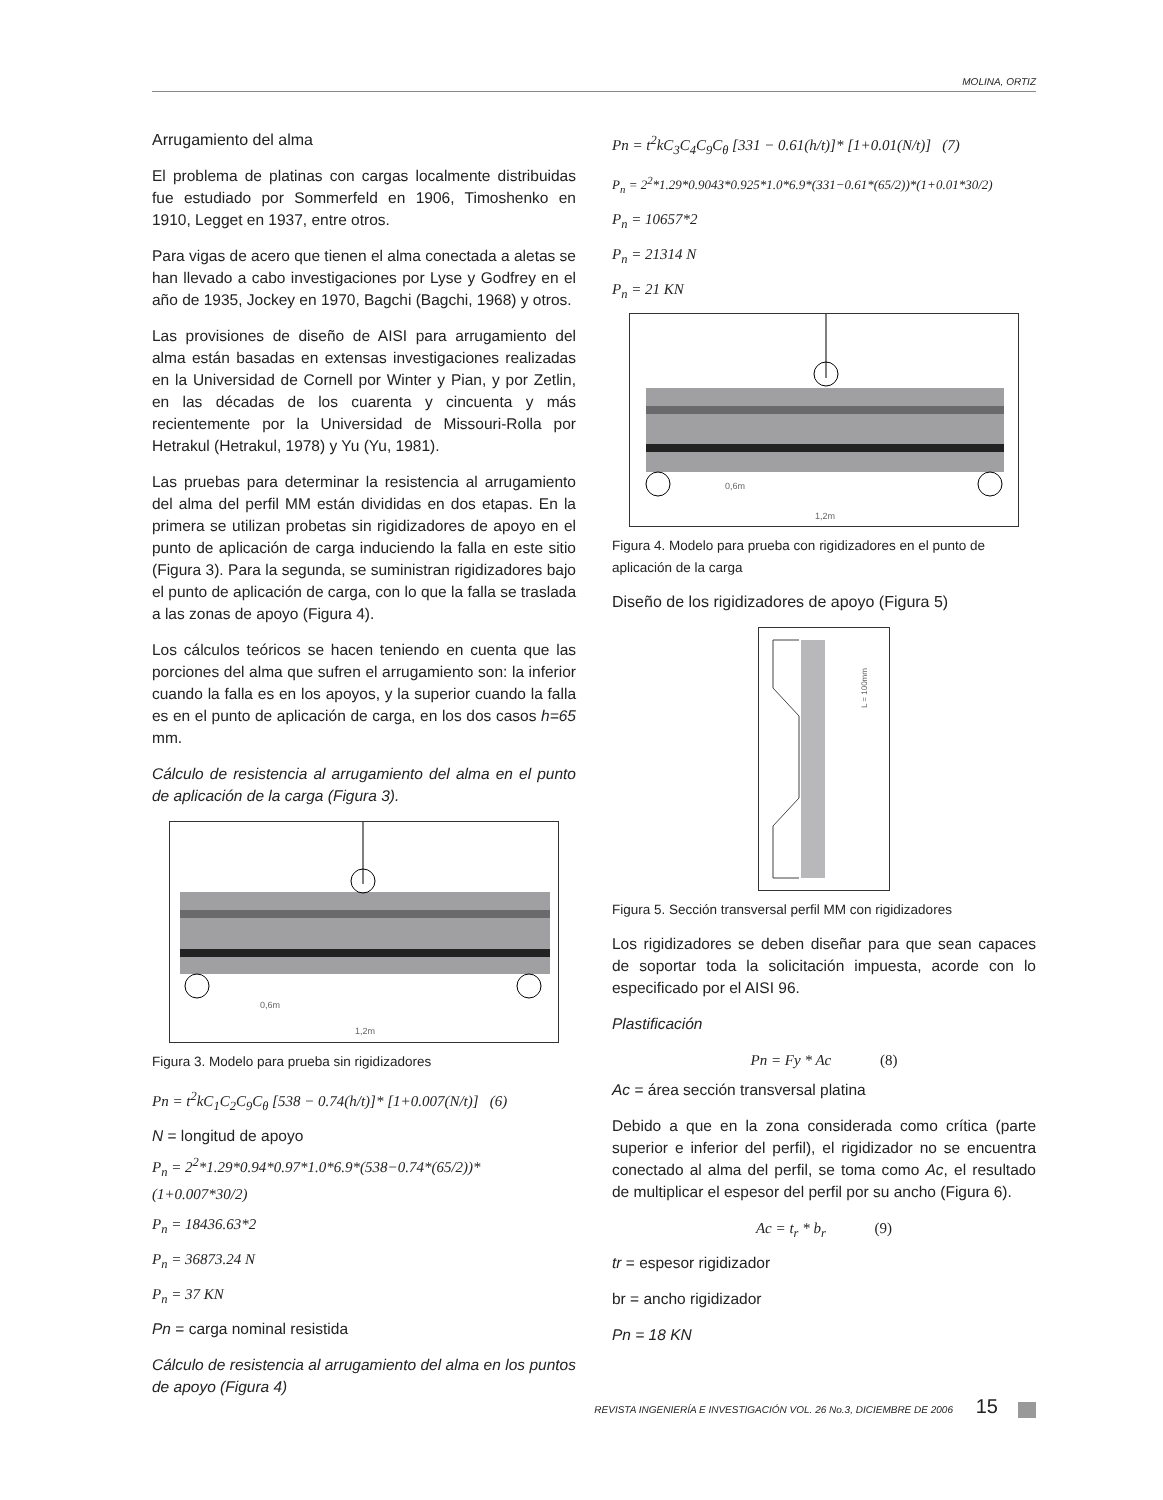MOLINA, ORTIZ
Arrugamiento del alma
El problema de platinas con cargas localmente distribuidas fue estudiado por Sommerfeld en 1906, Timoshenko en 1910, Legget en 1937, entre otros.
Para vigas de acero que tienen el alma conectada a aletas se han llevado a cabo investigaciones por Lyse y Godfrey en el año de 1935, Jockey en 1970, Bagchi (Bagchi, 1968) y otros.
Las provisiones de diseño de AISI para arrugamiento del alma están basadas en extensas investigaciones realizadas en la Universidad de Cornell por Winter y Pian, y por Zetlin, en las décadas de los cuarenta y cincuenta y más recientemente por la Universidad de Missouri-Rolla por Hetrakul (Hetrakul, 1978) y Yu (Yu, 1981).
Las pruebas para determinar la resistencia al arrugamiento del alma del perfil MM están divididas en dos etapas. En la primera se utilizan probetas sin rigidizadores de apoyo en el punto de aplicación de carga induciendo la falla en este sitio (Figura 3). Para la segunda, se suministran rigidizadores bajo el punto de aplicación de carga, con lo que la falla se traslada a las zonas de apoyo (Figura 4).
Los cálculos teóricos se hacen teniendo en cuenta que las porciones del alma que sufren el arrugamiento son: la inferior cuando la falla es en los apoyos, y la superior cuando la falla es en el punto de aplicación de carga, en los dos casos h=65 mm.
Cálculo de resistencia al arrugamiento del alma en el punto de aplicación de la carga (Figura 3).
0,6m
1,2m
Figura 3. Modelo para prueba sin rigidizadores
Pn = t<sup>2</sup>kC<sub>1</sub>C<sub>2</sub>C<sub>9</sub>C<sub>θ</sub> [538 − 0.74(h/t)]* [1+0.007(N/t)] (6)
N = longitud de apoyo
P<sub>n</sub> = 2<sup>2</sup>*1.29*0.94*0.97*1.0*6.9*(538−0.74*(65/2))*(1+0.007*30/2)
P<sub>n</sub> = 18436.63*2
P<sub>n</sub> = 36873.24 N
P<sub>n</sub> = 37 KN
Pn = carga nominal resistida
Cálculo de resistencia al arrugamiento del alma en los puntos de apoyo (Figura 4)
Pn = t<sup>2</sup>kC<sub>3</sub>C<sub>4</sub>C<sub>9</sub>C<sub>θ</sub> [331 − 0.61(h/t)]* [1+0.01(N/t)] (7)
P<sub>n</sub> = 2<sup>2</sup>*1.29*0.9043*0.925*1.0*6.9*(331−0.61*(65/2))*(1+0.01*30/2)
P<sub>n</sub> = 10657*2
P<sub>n</sub> = 21314 N
P<sub>n</sub> = 21 KN
0,6m
1,2m
Figura 4. Modelo para prueba con rigidizadores en el punto de aplicación de la carga
Diseño de los rigidizadores de apoyo (Figura 5)
L = 100mm
Figura 5. Sección transversal perfil MM con rigidizadores
Los rigidizadores se deben diseñar para que sean capaces de soportar toda la solicitación impuesta, acorde con lo especificado por el AISI 96.
Plastificación
Pn = Fy * Ac (8)
Ac = área sección transversal platina
Debido a que en la zona considerada como crítica (parte superior e inferior del perfil), el rigidizador no se encuentra conectado al alma del perfil, se toma como Ac, el resultado de multiplicar el espesor del perfil por su ancho (Figura 6).
Ac = t<sub>r</sub> * b<sub>r</sub> (9)
tr = espesor rigidizador
br = ancho rigidizador
Pn = 18 KN
REVISTA INGENIERÍA E INVESTIGACIÓN VOL. 26 No.3, DICIEMBRE DE 2006 15